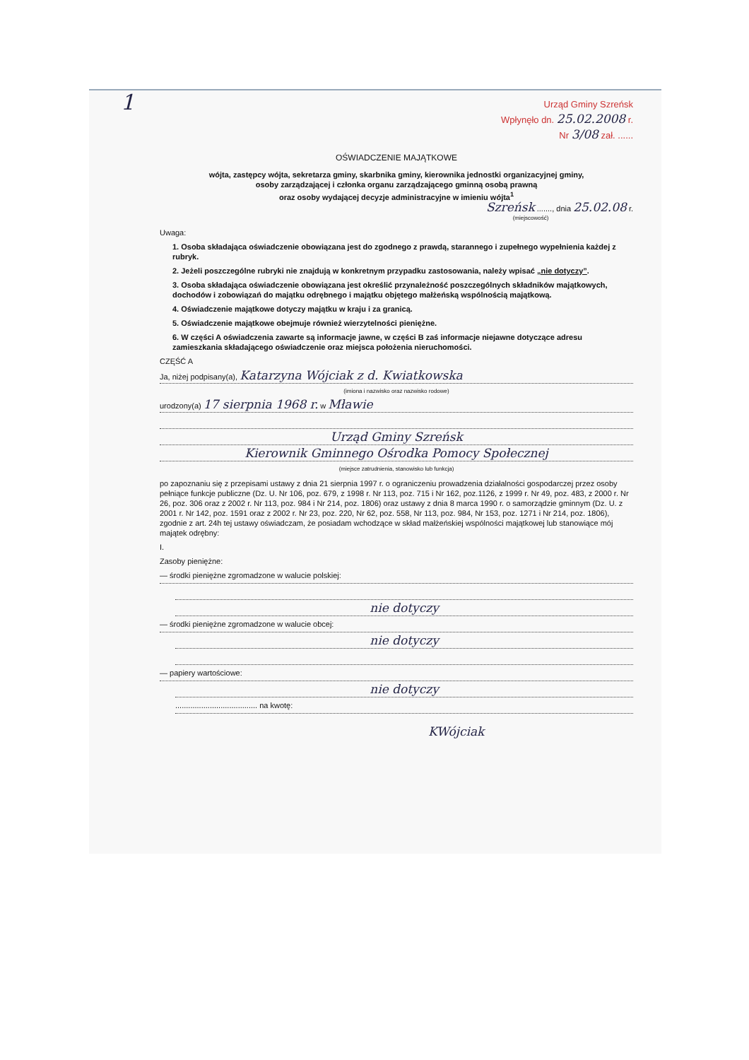1
Urząd Gminy Szreńsk
Wpłynęło dn. 25.02.2008 r.
Nr 3/08 zał. ......
OŚWIADCZENIE MAJĄTKOWE
wójta, zastępcy wójta, sekretarza gminy, skarbnika gminy, kierownika jednostki organizacyjnej gminy,
osoby zarządzającej i członka organu zarządzającego gminną osobą prawną
oraz osoby wydającej decyzje administracyjne w imieniu wójta<sup>1</sup>
Szreńsk ......., dnia 25.02.08 r.
(miejscowość)
Uwaga:
1. Osoba składająca oświadczenie obowiązana jest do zgodnego z prawdą, starannego i zupełnego wypełnienia każdej z rubryk.
2. Jeżeli poszczególne rubryki nie znajdują w konkretnym przypadku zastosowania, należy wpisać „nie dotyczy”.
3. Osoba składająca oświadczenie obowiązana jest określić przynależność poszczególnych składników majątkowych, dochodów i zobowiązań do majątku odrębnego i majątku objętego małżeńską wspólnością majątkową.
4. Oświadczenie majątkowe dotyczy majątku w kraju i za granicą.
5. Oświadczenie majątkowe obejmuje również wierzytelności pieniężne.
6. W części A oświadczenia zawarte są informacje jawne, w części B zaś informacje niejawne dotyczące adresu zamieszkania składającego oświadczenie oraz miejsca położenia nieruchomości.
CZĘŚĆ A
Ja, niżej podpisany(a), Katarzyna Wójciak z d. Kwiatkowska
(imiona i nazwisko oraz nazwisko rodowe)
urodzony(a) 17 sierpnia 1968 r. w Mławie
Urząd Gminy Szreńsk
Kierownik Gminnego Ośrodka Pomocy Społecznej
(miejsce zatrudnienia, stanowisko lub funkcja)
po zapoznaniu się z przepisami ustawy z dnia 21 sierpnia 1997 r. o ograniczeniu prowadzenia działalności gospodarczej przez osoby pełniące funkcje publiczne (Dz. U. Nr 106, poz. 679, z 1998 r. Nr 113, poz. 715 i Nr 162, poz.1126, z 1999 r. Nr 49, poz. 483, z 2000 r. Nr 26, poz. 306 oraz z 2002 r. Nr 113, poz. 984 i Nr 214, poz. 1806) oraz ustawy z dnia 8 marca 1990 r. o samorządzie gminnym (Dz. U. z 2001 r. Nr 142, poz. 1591 oraz z 2002 r. Nr 23, poz. 220, Nr 62, poz. 558, Nr 113, poz. 984, Nr 153, poz. 1271 i Nr 214, poz. 1806), zgodnie z art. 24h tej ustawy oświadczam, że posiadam wchodzące w skład małżeńskiej wspólności majątkowej lub stanowiące mój majątek odrębny:
I.
Zasoby pieniężne:
— środki pieniężne zgromadzone w walucie polskiej:
nie dotyczy
— środki pieniężne zgromadzone w walucie obcej:
nie dotyczy
— papiery wartościowe:
nie dotyczy
...................................... na kwotę:
KWójciak